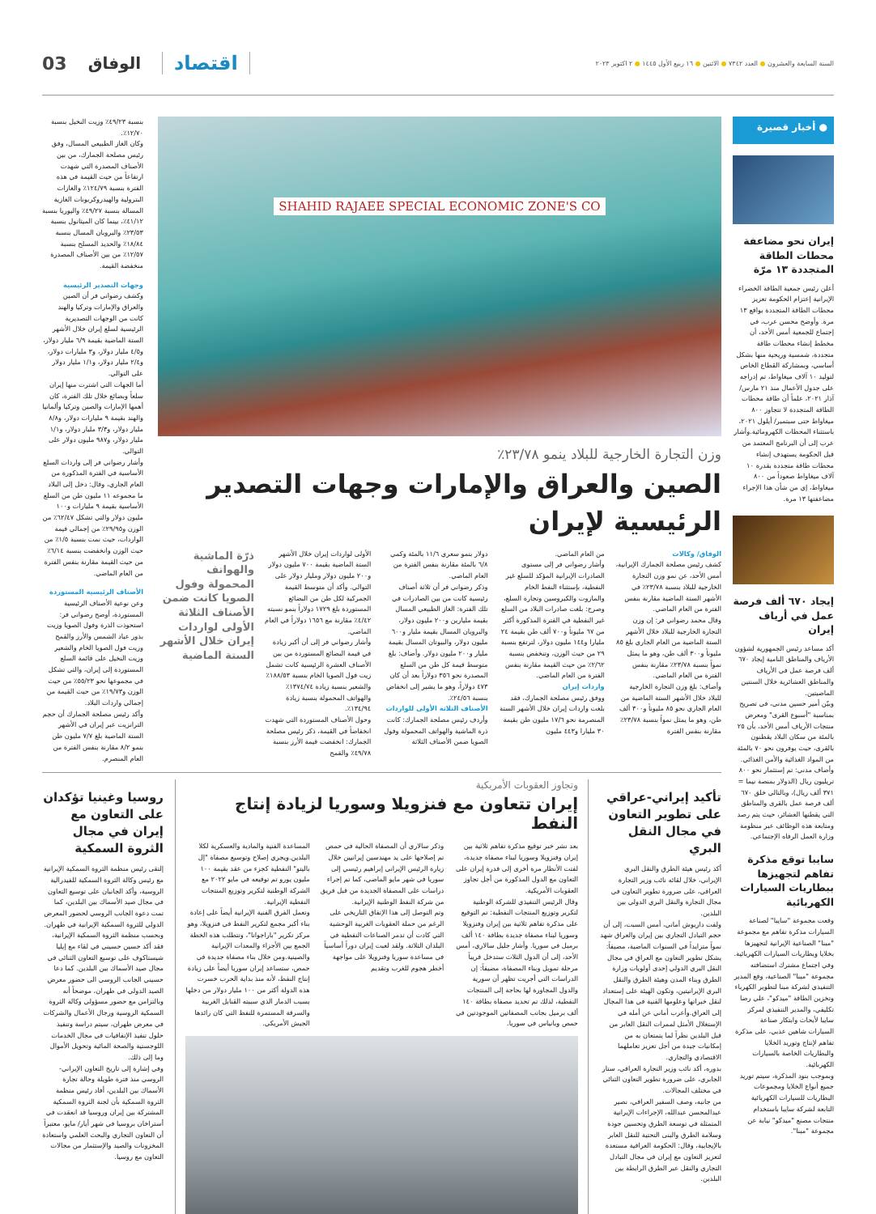السنة السابعة والعشرون ● العدد ٧٣٤٢ ● الاثنين ● ١٦ ربيع الأول ١٤٤٥ ● ٢ اكتوبر ٢٠٢٣
اقتصاد
الوفاق 03
● أخبار قصيرة
إيران نحو مضاعفة محطات الطاقة المتجددة ١٣ مرّة
أعلن رئيس جمعية الطاقة الخضراء الإيرانية إعتزام الحكومة تعزيز محطات الطاقة المتجددة بواقع ١٣ مرة. وأوضح محسن عرب، في إجتماع للجمعية أمس الأحد، أن مخطط إنشاء محطات طاقة متجددة، شمسية وريحية منها بشكل أساسي، وبمشاركة القطاع الخاص لتوليد ١٠ آلاف ميغاواط، تم إدراجه على جدول الأعمال منذ ٢١ مارس/ آذار ٢٠٢١، علماً أن طاقة محطات الطاقة المتجددة لا تتجاوز ٨٠٠ ميغاواط حتى سبتمبر/ أيلول ٢٠٢١، باستثناء المحطات الكهرومائية.وأشار عرب إلى أن البرنامج المعتمد من قبل الحكومة يستهدف إنشاء محطات طاقة متجددة بقدرة ١٠ آلاف ميغاواط صعوداً من ٨٠٠ ميغاواط، إي من شأن هذا الإجراء مضاعفتها ١٣ مرة.
إيجاد ٦٧٠ ألف فرصة عمل في أرياف إيران
أكد مساعد رئيس الجمهورية لشؤون الأرياف والمناطق النامية إيجاد ٦٧٠ ألف فرصة عمل في الأرياف والمناطق العشائرية خلال السنتين الماضيتين.
وبيّن أمير حسين مدني، في تصريح بمناسبة "أسبوع القرى" ومعرض منتجات الأرياف أمس الأحد، بأن ٢٥ بالمئة من سكان البلاد يقطنون بالقرى، حيث يوفرون نحو ٧٠ بالمئة من المواد الغذائية والأمن الغذائي.
وأضاف مدني: تم إستثمار نحو ٨٠٠ تريليون ريال (الدولار بمنصة نيما = ٣٧١ ألف ريال)، وبالتالي خلق ٦٧٠ ألف فرصة عمل بالقرى والمناطق التي يقطنها العشائر، حيث يتم رصد ومتابعة هذه الوظائف عبر منظومة وزارة العمل الرفاه الإجتماعي.
سايبا توقع مذكرة تفاهم لتجهيزها ببطاريات السيارات الكهربائية
وقعت مجموعة "سايبا" لصناعة السيارات مذكرة تفاهم مع مجموعة "مبنا" الصناعية الإيرانية لتجهيزها بخلايا وبطاريات السيارات الكهربائية.
وفي اجتماع مشترك استضافته مجموعة "مبنا" الصناعية، وقع المدير التنفيذي لشركة مبنا لتطوير الكهرباء وتخزين الطاقة "ميدكو"، علي رضا تكليفي، والمدير التنفيذي لمركز سايبا لأبحاث وابتكار صناعة السيارات شاهين عذبي، على مذكرة تفاهم لإنتاج وتوريد الخلايا والبطاريات الخاصة بالسيارات الكهربائية.
وبموجب بنود المذكرة، سيتم توريد جميع أنواع الخلايا ومجموعات البطاريات للسيارات الكهربائية التابعة لشركة سايبا باستخدام منتجات مصنع "ميدكو" نيابة عن مجموعة "مبنا".
SHAHID RAJAEE SPECIAL ECONOMIC ZONE'S CO
وزن التجارة الخارجية للبلاد ينمو ٢٣/٧٨٪
الصين والعراق والإمارات وجهات التصدير الرئيسية لإيران
الوفاق/ وكالات
كشف رئيس مصلحة الجمارك الإيرانية، أمس الأحد، عن نمو وزن التجارة الخارجية للبلاد بنسبة ٢٣/٧٨٪ في الأشهر الستة الماضية مقارنة بنفس الفترة من العام الماضي.
وقال محمد رضواني فر: إن وزن التجارة الخارجية للبلاد خلال الأشهر الستة الماضية من العام الجاري بلغ ٨٥ مليوناً و٣٠٠ ألف طن، وهو ما يمثل نمواً بنسبة ٢٣/٧٨٪ مقارنة بنفس الفترة من العام الماضي.
وأضاف: بلغ وزن التجارة الخارجية للبلاد خلال الأشهر الستة الماضية من العام الجاري نحو ٨٥ مليوناً و٣٠٠ ألف طن، وهو ما يمثل نمواً بنسبة ٢٣/٧٨٪ مقارنة بنفس الفترة
من العام الماضي.
وأشار رضواني فر إلى مستوى الصادرات الإيرانية المؤكد للسلع غير النفطية، بإستثناء النفط الخام والمازوت والكيروسين وتجارة السلع، وصرح: بلغت صادرات البلاد من السلع غير النفطية في الفترة المذكورة أكثر من ٦٧ مليوناً و٧٠٠ ألف طن بقيمة ٢٤ مليارا و١٤٤ مليون دولار، لترتفع بنسبة ٢٩ من حيث الوزن، وتنخفض بنسبة ٢/٦٢٪ من حيث القيمة مقارنة بنفس الفترة من العام الماضي.
واردات إيران
ووفق رئيس مصلحة الجمارك، فقد بلغت واردات إيران خلال الأشهر الستة المنصرمة نحو ١٧/٦ مليون طن بقيمة ٣٠ مليارا و٤٤٣ مليون
دولار بنمو سعري ١١/٦ بالمئة وكمي ٦/٨ بالمئة مقارنة بنفس الفترة من العام الماضي.
وذكر رضواني فر أن ثلاثة أصناف رئيسية كانت من بين الصادرات في تلك الفترة: الغاز الطبيعي المسال بقيمة مليارين و٢٠٠ مليون دولار، والبروبان المسال بقيمة مليار و٦٠٠ مليون دولار، والبيوتان المسال بقيمة مليار و٢٠٠ مليون دولار. وأضاف: بلغ متوسط قيمة كل طن من السلع المصدرة نحو ٣٥٦ دولاراً بعد أن كان ٤٧٣ دولاراً، وهو ما يشير إلى انخفاض بنسبة ٢٤/٥٦٪.
الأصناف الثلاثة الأولى للواردات
وأردف رئيس مصلحة الجمارك: كانت ذرة الماشية والهواتف المحمولة وفول الصويا ضمن الأصناف الثلاثة
الأولى لواردات إيران خلال الأشهر الستة الماضية بقيمة ٧٠٠ مليون دولار و٢٠٠ مليون دولار ومليار دولار على التوالي. وأكد أن متوسط القيمة الجمركية لكل طن من البضائع المستوردة بلغ ١٧٢٩ دولاراً بنمو نسبته ٤/٤٢٪ مقارنة مع ١٦٥٦ دولاراً في العام الماضي.
وأشار رضواني فر إلى أن أكبر زيادة في قيمة البضائع المستوردة من بين الأصناف العشرة الرئيسية كانت تشمل زيت فول الصويا الخام بنسبة ١٨٨/٥٣٪ والشعير بنسبة زيادة ١٣٧٤/٧٤٪ والهواتف المحمولة بنسبة زيادة ١٣٤/٩٤٪.
وحول الأصناف المستوردة التي شهدت انخفاضاً في القيمة، ذكر رئيس مصلحة الجمارك: انخفضت قيمة الأرز بنسبة ٤٩/٧٨٪ والقمح
ذرّة الماشية والهواتف المحمولة وفول الصويا كانت ضمن الأصناف الثلاثة الأولى لواردات إيران خلال الأشهر الستة الماضية
بنسبة ٤٩/٢٣٪ وزيت النخيل بنسبة ١٢/٧٠٪.
وكان الغاز الطبيعي المسال، وفق رئيس مصلحة الجمارك، من بين الأصناف المصدرة التي شهدت ارتفاعاً من حيث القيمة في هذه الفترة بنسبة ١٢٤/٧٩٪ والغازات البترولية والهيدروكربونات الغازية المسالة بنسبة ٤٩/٢٧٪ واليوريا بنسبة ٤١/١٢٪، بينما كان الميثانول بنسبة ٢٣/٥٣٪ والبروبان المسال بنسبة ١٨/٨٤٪ والحديد المسلح بنسبة ١٢/٥٧٪ من بين الأصناف المصدرة منخفضة القيمة.
وجهات التصدير الرئيسية
وكشف رضواني فر أن الصين والعراق والإمارات وتركيا والهند كانت من الوجهات التصديرية الرئيسية لسلع إيران خلال الأشهر الستة الماضية بقيمة ٦/٩ مليار دولار، و٤/٥ مليار دولار، و٣ مليارات دولار، و٢/٤ مليار دولار، و١/١ مليار دولار على التوالي.
أما الجهات التي اشترت منها إيران سلعاً وبضائع خلال تلك الفترة، كان أهمها الإمارات والصين وتركيا وألمانيا والهند بقيمة ٩ مليارات دولار، و٨/٨ مليار دولار، و٣/٣ مليار دولار، و١/١ مليار دولار، و٩٨٧ مليون دولار على التوالي.
وأشار رضواني فر إلى واردات السلع الأساسية في الفترة المذكورة من العام الجاري، وقال: دخل إلى البلاد ما مجموعه ١١ مليون طن من السلع الأساسية بقيمة ٩ مليارات و١٠٠ مليون دولار والتي تشكل ٦٢/٤٧٪ من الوزن و٢٩/٩٥٪ من إجمالي قيمة الواردات، حيث نمت بنسبة ١/٥٪ من حيث الوزن وانخفضت بنسبة ٦/١٤٪ من حيث القيمة مقارنة بنفس الفترة من العام الماضي.
الأصناف الرئيسية المستوردة
وعن نوعية الأصناف الرئيسية المستوردة، أوضح رضواني فر: استحوذت الذرة وفول الصويا وزيت بذور عباد الشمس والأرز والقمح وزيت فول الصويا الخام والشعير وزيت النخيل على قائمة السلع المستوردة إلى إيران، والتي تشكل في مجموعها نحو ٥٥/٢٣٪ من حيث الوزن و١٩/٧٣٪ من حيث القيمة من إجمالي واردات البلاد.
وأكد رئيس مصلحة الجمارك أن حجم الترانزيت عبر إيران في الأشهر الستة الماضية بلغ ٧/٧ مليون طن بنمو ٨/٢ مقارنة بنفس الفترة من العام المنصرم.
تأكيد إيراني-عراقي على تطوير التعاون في مجال النقل البري
أكد رئيس هيئة الطرق والنقل البري الإيراني، خلال لقائه نائب وزير التجارة العراقي، على ضرورة تطوير التعاون في مجال التجارة والنقل البري الدولي بين البلدين.
ولفت داريوش أماني، أمس السبت، إلى أن حجم التبادل التجاري بين إيران والعراق شهد نمواً متزايداً في السنوات الماضية، مضيفاً: يشكل تطوير التعاون مع العراق في مجال النقل البري الدولي إحدى أولويات وزارة الطرق وبناء المدن وهيئة الطرق والنقل البري الإيرانيتين، وتكون الهيئة على إستعداد لنقل خبراتها وعلومها الفنية في هذا المجال إلى العراق.وأعرب أماني عن أمله في الإستغلال الأمثل لممرات النقل العابر من قبل البلدين نظراً لما يتمتعان به من إمكانيات جيدة من أجل تعزيز تعاملهما الاقتصادي والتجاري.
بدوره، أكد نائب وزير التجارة العراقي، ستار الجابري، على ضرورة تطوير التعاون الثنائي في مختلف المجالات.
من جانبه، وصف السفير العراقي، نصير عبدالمحسن عبدالله، الإجراءات الإيرانية المتمثلة في توسعة الطرق وتحسين جودة وسلامة الطرق والبنى التحتية للنقل العابر بالإيجابية، وقال: الحكومة العراقية مستعدة لتعزيز التعاون مع إيران في مجال التبادل التجاري والنقل عبر الطرق الرابطة بين البلدين.
وتجاوز العقوبات الأمريكية
إيران تتعاون مع فنزويلا وسوريا لزيادة إنتاج النفط
بعد نشر خبر توقيع مذكرة تفاهم ثلاثية بين إيران وفنزويلا وسوريا لبناء مصفاة جديدة، لفتت الأنظار مرة أخرى إلى قدرة إيران على التعاون مع الدول المذكورة من أجل تجاوز العقوبات الأمريكية.
وقال الرئيس التنفيذي للشركة الوطنية لتكرير وتوزيع المنتجات النفطية: تم التوقيع على مذكرة تفاهم ثلاثية بين إيران وفنزويلا وسوريا لبناء مصفاة جديدة بطاقة ١٤٠ ألف برميل في سوريا. وأشار جليل سالاري، أمس الأحد، إلى أن الدول الثلاث ستدخل قريباً مرحلة تمويل وبناء المصفاة، مضيفاً: إن الدراسات التي أجريت تظهر أن سورية والدول المجاورة لها بحاجة إلى المنتجات النفطية، لذلك تم تحديد مصفاة بطاقة ١٤٠ ألف برميل بجانب المصفاتين الموجودتين في حمص وبانياس في سوريا.
وذكر سالاري أن المصفاة الحالية في حمص تم إصلاحها على يد مهندسين إيرانيين خلال زيارة الرئيس الإيراني إبراهيم رئيسي إلى سوريا في شهر مايو الماضي، كما تم إجراء دراسات على المصفاة الجديدة من قبل فريق من شركة النفط الوطنية الإيرانية.
وتم التوصل إلى هذا الإتفاق التاريخي على الرغم من حملة العقوبات الغربية الوحشية التي كادت أن تدمر الصناعات النفطية في البلدان الثلاثة. ولقد لعبت إيران دوراً أساسياً في مساعدة سوريا وفنزويلا على مواجهة أخطر هجوم للغرب وتقديم
المساعدة الفنية والمادية والعسكرية لكلا البلدين.ويجري إصلاح وتوسيع مصفاة "إل باليتو" النفطية كجزء من عقد بقيمة ١٠٠ مليون يورو تم توقيعه في مايو ٢٠٢٢ مع الشركة الوطنية لتكرير وتوزيع المنتجات النفطية الإيرانية.
وتعمل الفرق الفنية الإيرانية أيضاً على إعادة بناء أكبر مجمع لتكرير النفط في فنزويلا، وهو مركز تكرير "باراجوانا"، وتتطلب هذه الخطة الجمع بين الأجزاء والمعدات الإيرانية والصينية.ومن خلال بناء مصفاة جديدة في حمص، ستساعد إيران سوريا أيضاً على زيادة إنتاج النفط، لأنه منذ بداية الحرب خسرت هذه الدولة أكثر من ١٠٠ مليار دولار من دخلها بسبب الدمار الذي سببته القنابل الغربية والسرقة المستمرة للنفط التي كان رائدها الجيش الأمريكي.
روسيا وغينيا تؤكدان على التعاون مع إيران في مجال الثروة السمكية
إلتقى رئيس منظمة الثروة السمكية الإيرانية مع رئيس وكالة الثروة السمكية للفيدرالية الروسية، وأكد الجانبان على توسيع التعاون في مجال صيد الأسماك بين البلدين، كما تمت دعوة الجانب الروسي لحضور المعرض الدولي للثروة السمكية الإيرانية في طهران.
وبحسب منظمة الثروة السمكية الإيرانية، فقد أكد حسين حسيني في لقاء مع إيليا شيستاكوف على توسيع التعاون الثنائي في مجال صيد الأسماك بين البلدين. كما دعا حسيني الجانب الروسي الى حضور معرض الصيد الدولي في طهران، موضحاً أنه وبالتزامن مع حضور مسؤولي وكالة الثروة السمكية الروسية ورجال الأعمال والشركات في معرض طهران، سيتم دراسة وتنفيذ حلول تنفيذ الإتفاقيات في مجال الخدمات اللوجستية والصحة المائية وتحويل الأموال وما إلى ذلك.
وفي إشارة إلى تاريخ التعاون الإيراني-الروسي منذ فترة طويلة وحالة تجارة الأسماك بين البلدين، أفاد رئيس منظمة الثروة السمكية بأن لجنة الثروة السمكية المشتركة بين إيران وروسيا قد انعقدت في أستراخان بروسيا في شهر أيار/ مايو، معتبراً أن التعاون التجاري والبحث العلمي واستعادة المخزونات والصيد والإستثمار من مجالات التعاون مع روسيا.